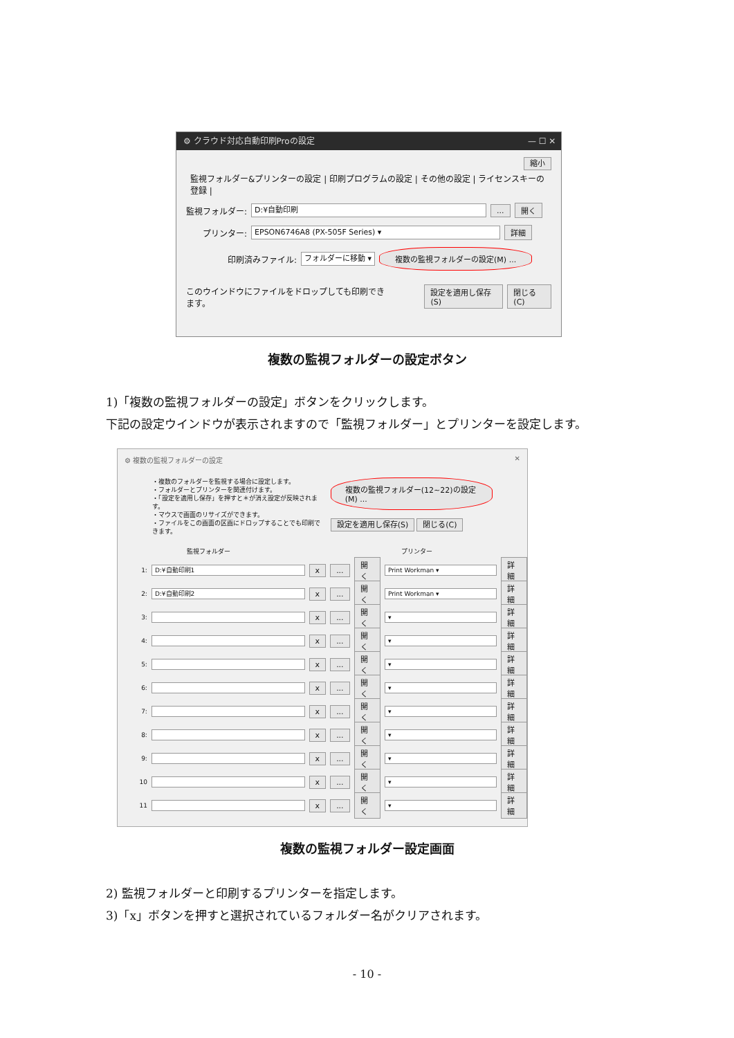⚙ クラウド対応自動印刷Proの設定 — ☐ ✕
縮小
監視フォルダー&プリンターの設定 | 印刷プログラムの設定 | その他の設定 | ライセンスキーの登録 |
監視フォルダー: D:¥自動印刷... 開く
プリンター: EPSON6746A8 (PX-505F Series) ▾ 詳細
印刷済みファイル: フォルダーに移動 ▾ 複数の監視フォルダーの設定(M) ...
このウインドウにファイルをドロップしても印刷できます。 設定を適用し保存(S) 閉じる(C)
複数の監視フォルダーの設定ボタン
1)「複数の監視フォルダーの設定」ボタンをクリックします。
下記の設定ウインドウが表示されますので「監視フォルダー」とプリンターを設定します。
⚙ 複数の監視フォルダーの設定 ✕
・複数のフォルダーを監視する場合に設定します。
・フォルダーとプリンターを関連付けます。
・「設定を適用し保存」を押すと＊が消え設定が反映されます。
・マウスで画面のリサイズができます。
・ファイルをこの画面の区画にドロップすることでも印刷できます。
複数の監視フォルダー(12~22)の設定(M) ...
設定を適用し保存(S) 閉じる(C)
監視フォルダー プリンター
1: D:¥自動印刷1 x... 開く Print Workman ▾ 詳細
2: D:¥自動印刷2 x... 開く Print Workman ▾ 詳細
3: x... 開く ▾ 詳細
4: x... 開く ▾ 詳細
5: x... 開く ▾ 詳細
6: x... 開く ▾ 詳細
7: x... 開く ▾ 詳細
8: x... 開く ▾ 詳細
9: x... 開く ▾ 詳細
10 x... 開く ▾ 詳細
11 x... 開く ▾ 詳細
複数の監視フォルダー設定画面
2) 監視フォルダーと印刷するプリンターを指定します。
3)「x」ボタンを押すと選択されているフォルダー名がクリアされます。
- 10 -